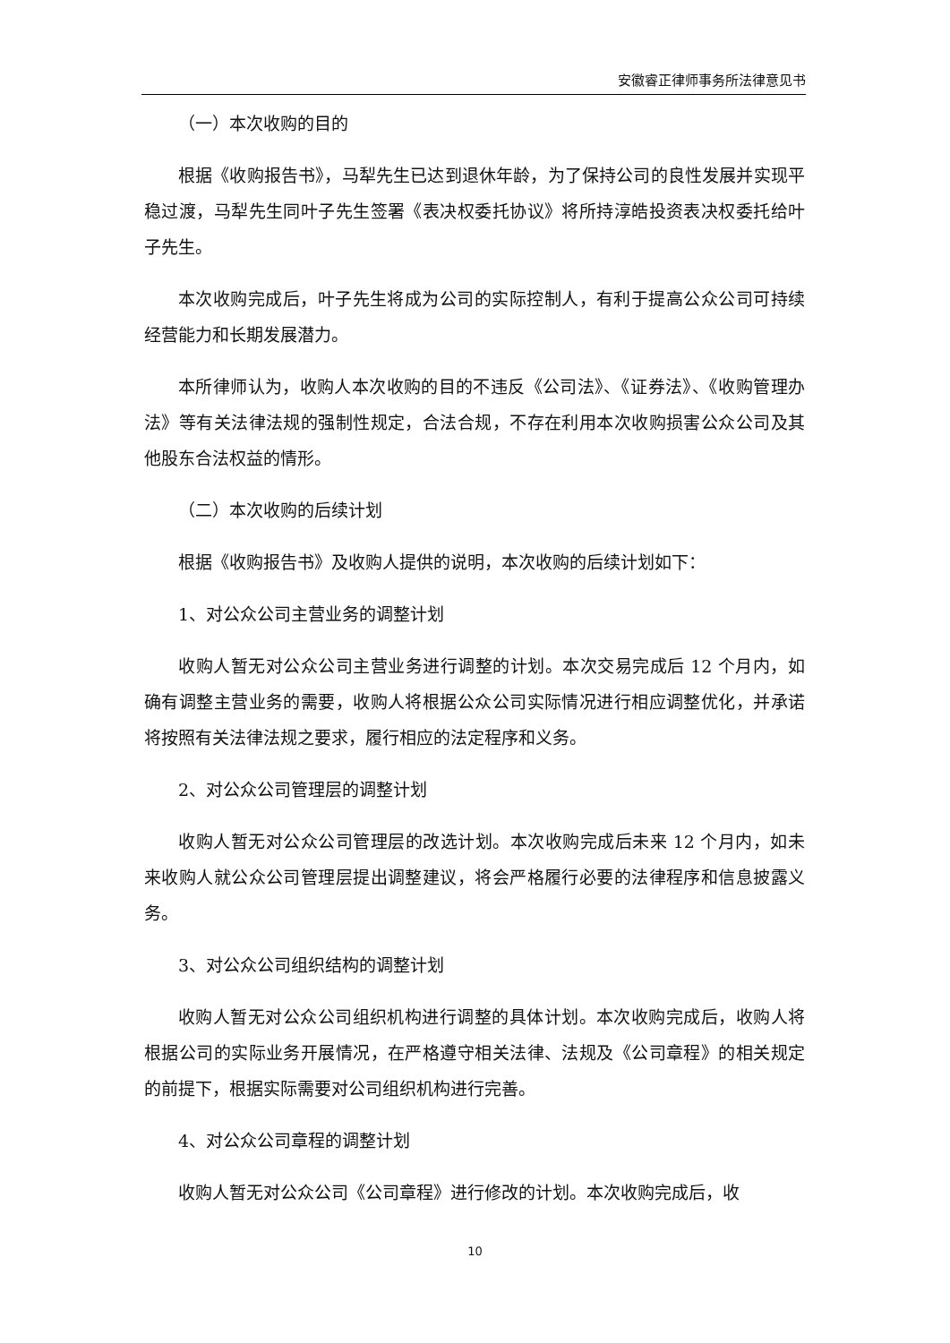安徽睿正律师事务所法律意见书
（一）本次收购的目的
根据《收购报告书》，马犁先生已达到退休年龄，为了保持公司的良性发展并实现平稳过渡，马犁先生同叶子先生签署《表决权委托协议》将所持淳皓投资表决权委托给叶子先生。
本次收购完成后，叶子先生将成为公司的实际控制人，有利于提高公众公司可持续经营能力和长期发展潜力。
本所律师认为，收购人本次收购的目的不违反《公司法》、《证券法》、《收购管理办法》等有关法律法规的强制性规定，合法合规，不存在利用本次收购损害公众公司及其他股东合法权益的情形。
（二）本次收购的后续计划
根据《收购报告书》及收购人提供的说明，本次收购的后续计划如下：
1、对公众公司主营业务的调整计划
收购人暂无对公众公司主营业务进行调整的计划。本次交易完成后 12 个月内，如确有调整主营业务的需要，收购人将根据公众公司实际情况进行相应调整优化，并承诺将按照有关法律法规之要求，履行相应的法定程序和义务。
2、对公众公司管理层的调整计划
收购人暂无对公众公司管理层的改选计划。本次收购完成后未来 12 个月内，如未来收购人就公众公司管理层提出调整建议，将会严格履行必要的法律程序和信息披露义务。
3、对公众公司组织结构的调整计划
收购人暂无对公众公司组织机构进行调整的具体计划。本次收购完成后，收购人将根据公司的实际业务开展情况，在严格遵守相关法律、法规及《公司章程》的相关规定的前提下，根据实际需要对公司组织机构进行完善。
4、对公众公司章程的调整计划
收购人暂无对公众公司《公司章程》进行修改的计划。本次收购完成后，收
10